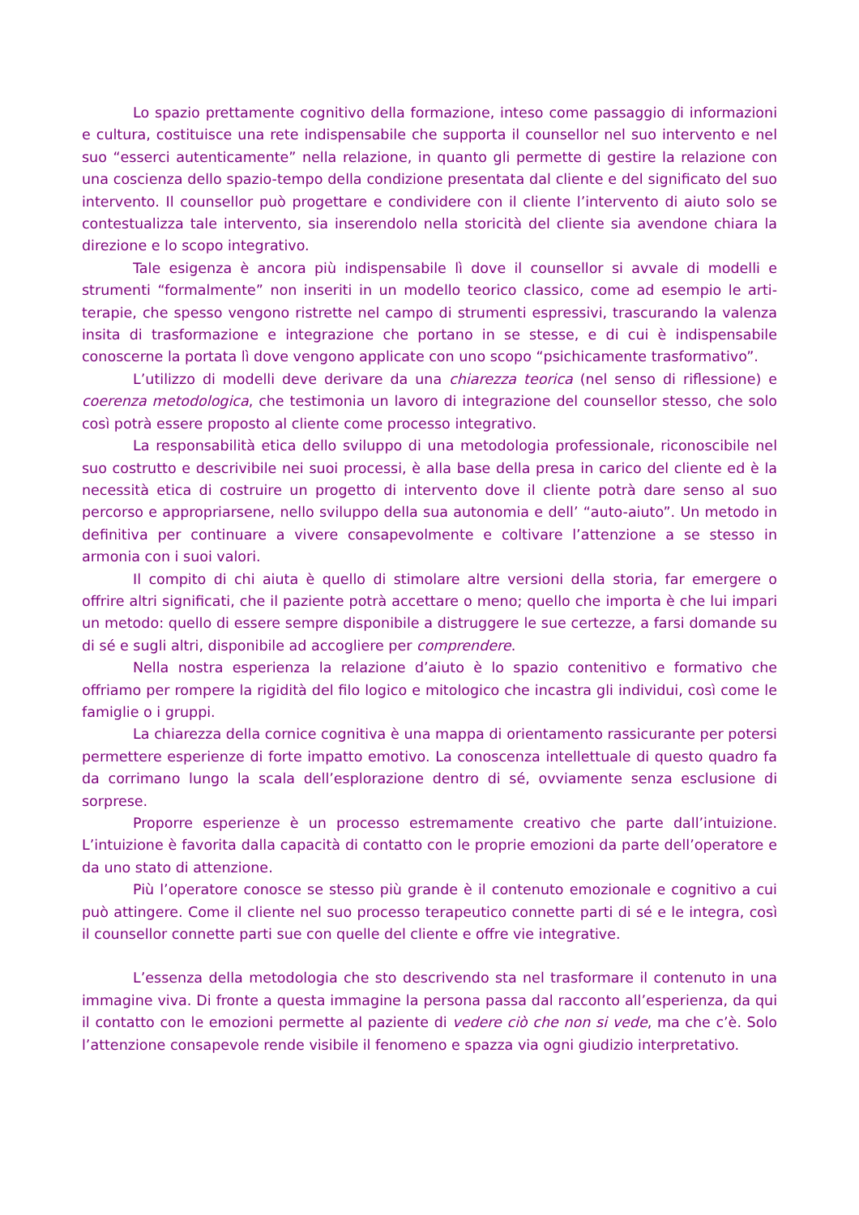Lo spazio prettamente cognitivo della formazione, inteso come passaggio di informazioni e cultura, costituisce una rete indispensabile che supporta il counsellor nel suo intervento e nel suo “esserci autenticamente” nella relazione, in quanto gli permette di gestire la relazione con una coscienza dello spazio-tempo della condizione presentata dal cliente e del significato del suo intervento. Il counsellor può progettare e condividere con il cliente l’intervento di aiuto solo se contestualizza tale intervento, sia inserendolo nella storicità del cliente sia avendone chiara la direzione e lo scopo integrativo.
Tale esigenza è ancora più indispensabile lì dove il counsellor si avvale di modelli e strumenti “formalmente” non inseriti in un modello teorico classico, come ad esempio le arti-terapie, che spesso vengono ristrette nel campo di strumenti espressivi, trascurando la valenza insita di trasformazione e integrazione che portano in se stesse, e di cui è indispensabile conoscerne la portata lì dove vengono applicate con uno scopo “psichicamente trasformativo”.
L’utilizzo di modelli deve derivare da una chiarezza teorica (nel senso di riflessione) e coerenza metodologica, che testimonia un lavoro di integrazione del counsellor stesso, che solo così potrà essere proposto al cliente come processo integrativo.
La responsabilità etica dello sviluppo di una metodologia professionale, riconoscibile nel suo costrutto e descrivibile nei suoi processi, è alla base della presa in carico del cliente ed è la necessità etica di costruire un progetto di intervento dove il cliente potrà dare senso al suo percorso e appropriarsene, nello sviluppo della sua autonomia e dell’ “auto-aiuto”. Un metodo in definitiva per continuare a vivere consapevolmente e coltivare l’attenzione a se stesso in armonia con i suoi valori.
Il compito di chi aiuta è quello di stimolare altre versioni della storia, far emergere o offrire altri significati, che il paziente potrà accettare o meno; quello che importa è che lui impari un metodo: quello di essere sempre disponibile a distruggere le sue certezze, a farsi domande su di sé e sugli altri, disponibile ad accogliere per comprendere.
Nella nostra esperienza la relazione d’aiuto è lo spazio contenitivo e formativo che offriamo per rompere la rigidità del filo logico e mitologico che incastra gli individui, così come le famiglie o i gruppi.
La chiarezza della cornice cognitiva è una mappa di orientamento rassicurante per potersi permettere esperienze di forte impatto emotivo. La conoscenza intellettuale di questo quadro fa da corrimano lungo la scala dell’esplorazione dentro di sé, ovviamente senza esclusione di sorprese.
Proporre esperienze è un processo estremamente creativo che parte dall’intuizione. L’intuizione è favorita dalla capacità di contatto con le proprie emozioni da parte dell’operatore e da uno stato di attenzione.
Più l’operatore conosce se stesso più grande è il contenuto emozionale e cognitivo a cui può attingere. Come il cliente nel suo processo terapeutico connette parti di sé e le integra, così il counsellor connette parti sue con quelle del cliente e offre vie integrative.
L’essenza della metodologia che sto descrivendo sta nel trasformare il contenuto in una immagine viva. Di fronte a questa immagine la persona passa dal racconto all’esperienza, da qui il contatto con le emozioni permette al paziente di vedere ciò che non si vede, ma che c’è. Solo l’attenzione consapevole rende visibile il fenomeno e spazza via ogni giudizio interpretativo.